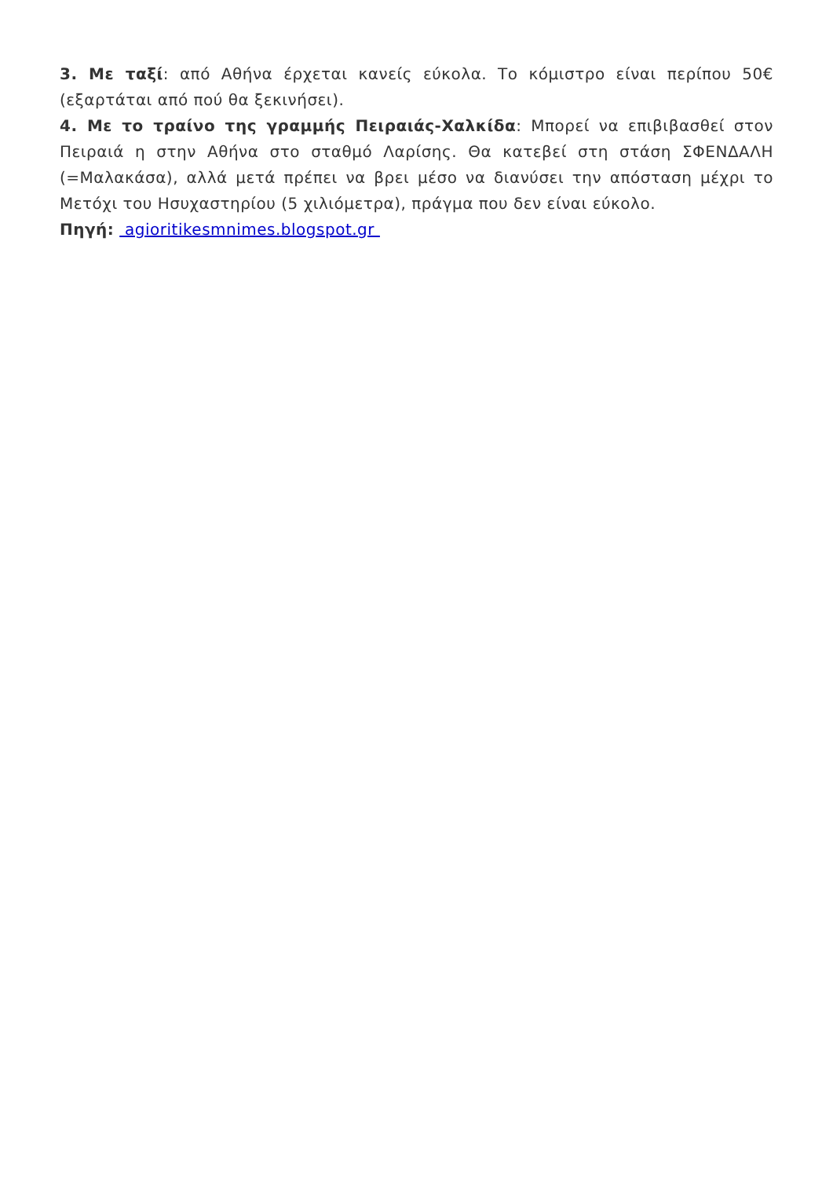3. Με ταξί: από Αθήνα έρχεται κανείς εύκολα. Το κόμιστρο είναι περίπου 50€ (εξαρτάται από πού θα ξεκινήσει).
4. Με το τραίνο της γραμμής Πειραιάς-Χαλκίδα: Μπορεί να επιβιβασθεί στον Πειραιά η στην Αθήνα στο σταθμό Λαρίσης. Θα κατεβεί στη στάση ΣΦΕΝΔΑΛΗ (=Μαλακάσα), αλλά μετά πρέπει να βρει μέσο να διανύσει την απόσταση μέχρι το Μετόχι του Ησυχαστηρίου (5 χιλιόμετρα), πράγμα που δεν είναι εύκολο.
Πηγή: agioritikesmnimes.blogspot.gr